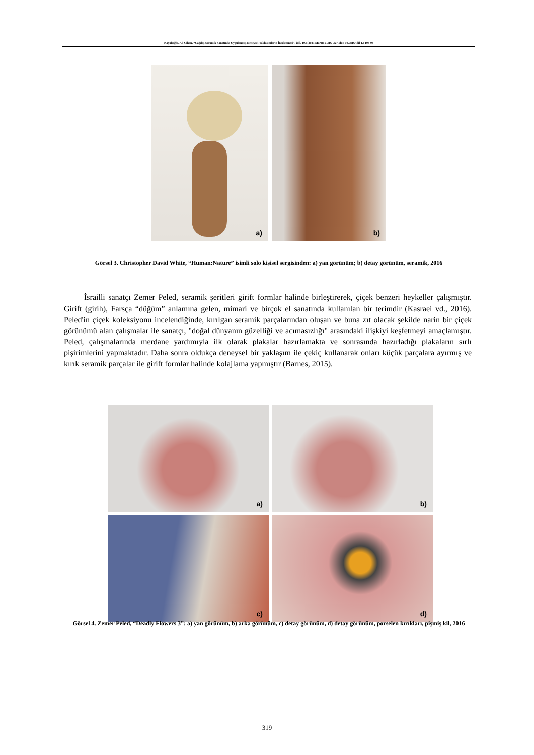Kayalıoğlu, Ali Cihan. “Çağdaş Seramik Sanatında Uygulanmış Deneysel Yaklaşımların İncelenmesi”. idil, 103 (2023 Mart): s. 316–327. doi: 10.7816/idil-12-103-04
a)
b)
Görsel 3. Christopher David White, “Human:Nature” isimli solo kişisel sergisinden: a) yan görünüm; b) detay görünüm, seramik, 2016
İsrailli sanatçı Zemer Peled, seramik şeritleri girift formlar halinde birleştirerek, çiçek benzeri heykeller çalışmıştır. Girift (girih), Farsça “düğüm” anlamına gelen, mimari ve birçok el sanatında kullanılan bir terimdir (Kasraei vd., 2016). Peled'in çiçek koleksiyonu incelendiğinde, kırılgan seramik parçalarından oluşan ve buna zıt olacak şekilde narin bir çiçek görünümü alan çalışmalar ile sanatçı, "doğal dünyanın güzelliği ve acımasızlığı" arasındaki ilişkiyi keşfetmeyi amaçlamıştır. Peled, çalışmalarında merdane yardımıyla ilk olarak plakalar hazırlamakta ve sonrasında hazırladığı plakaların sırlı pişirimlerini yapmaktadır. Daha sonra oldukça deneysel bir yaklaşım ile çekiç kullanarak onları küçük parçalara ayırmış ve kırık seramik parçalar ile girift formlar halinde kolajlama yapmıştır (Barnes, 2015).
a)
b)
c)
d)
Görsel 4. Zemer Peled, “Deadly Flowers 3”: a) yan görünüm, b) arka görünüm, c) detay görünüm, d) detay görünüm, porselen kırıkları, pişmiş kil, 2016
319